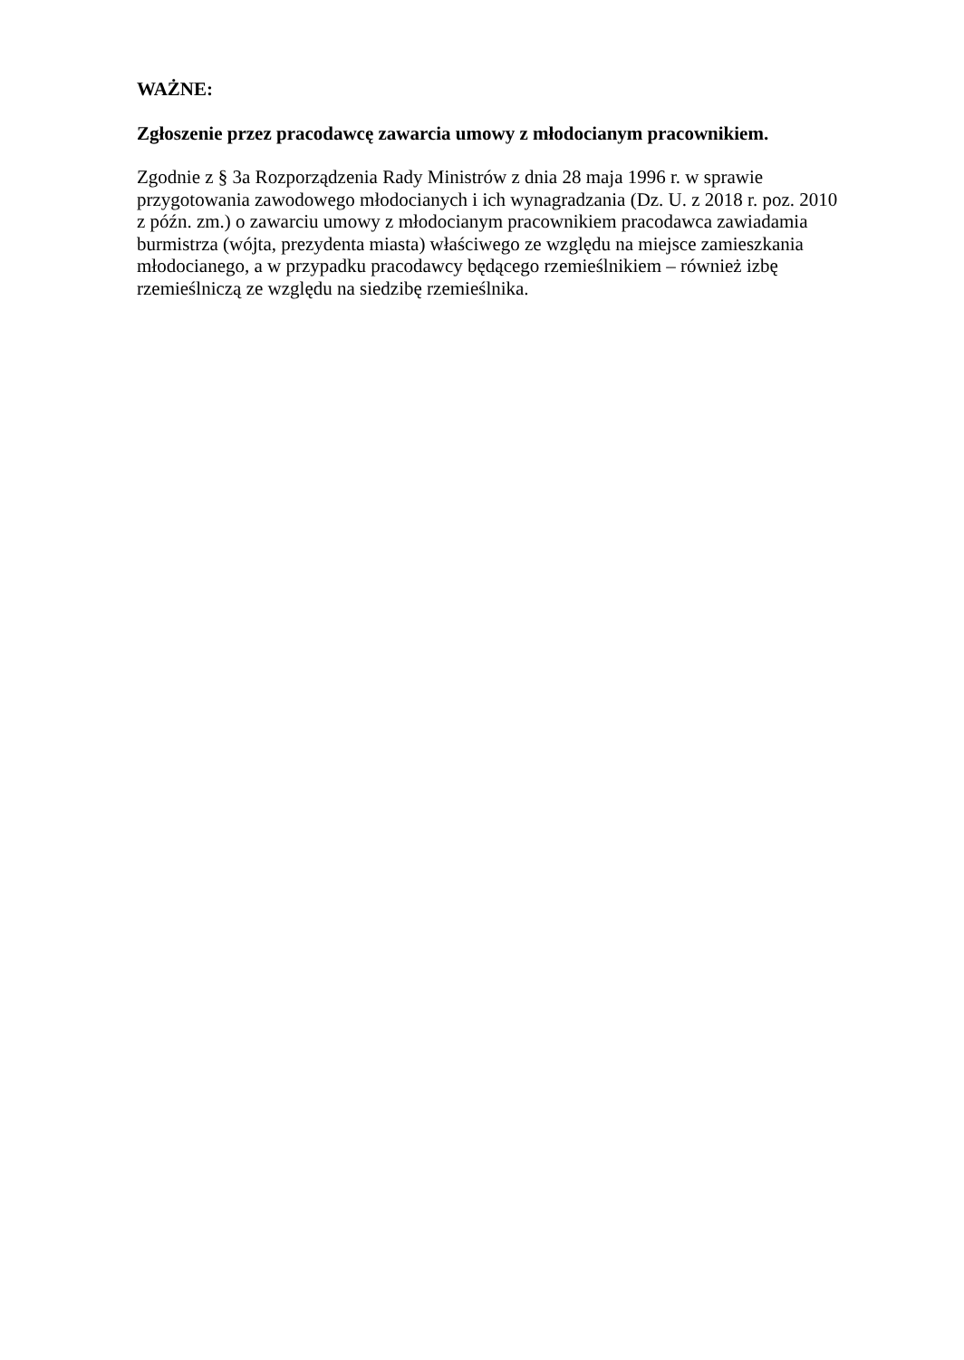WAŻNE:
Zgłoszenie przez pracodawcę zawarcia umowy z młodocianym pracownikiem.
Zgodnie z § 3a Rozporządzenia Rady Ministrów z dnia 28 maja 1996 r. w sprawie
przygotowania zawodowego młodocianych i ich wynagradzania (Dz. U. z 2018 r. poz. 2010
z późn. zm.) o zawarciu umowy z młodocianym pracownikiem pracodawca zawiadamia
burmistrza (wójta, prezydenta miasta) właściwego ze względu na miejsce zamieszkania
młodocianego, a w przypadku pracodawcy będącego rzemieślnikiem – również izbę
rzemieślniczą ze względu na siedzibę rzemieślnika.